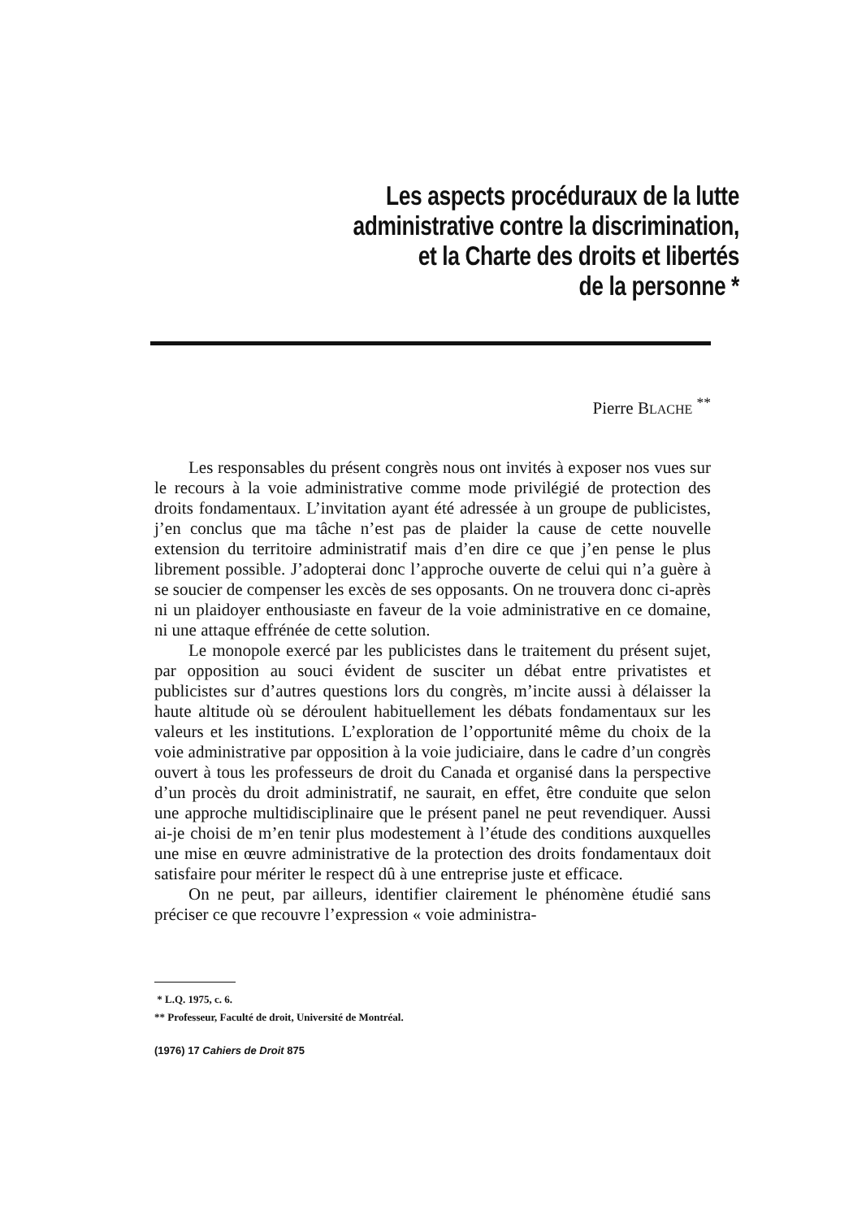Les aspects procéduraux de la lutte
administrative contre la discrimination,
et la Charte des droits et libertés
de la personne *
Pierre BLACHE <sup>**</sup>
Les responsables du présent congrès nous ont invités à exposer nos vues sur le recours à la voie administrative comme mode privilégié de protection des droits fondamentaux. L’invitation ayant été adressée à un groupe de publicistes, j’en conclus que ma tâche n’est pas de plaider la cause de cette nouvelle extension du territoire administratif mais d’en dire ce que j’en pense le plus librement possible. J’adopterai donc l’approche ouverte de celui qui n’a guère à se soucier de compenser les excès de ses opposants. On ne trouvera donc ci-après ni un plaidoyer enthousiaste en faveur de la voie administrative en ce domaine, ni une attaque effrénée de cette solution.
Le monopole exercé par les publicistes dans le traitement du présent sujet, par opposition au souci évident de susciter un débat entre privatistes et publicistes sur d’autres questions lors du congrès, m’incite aussi à délaisser la haute altitude où se déroulent habituellement les débats fondamentaux sur les valeurs et les institutions. L’exploration de l’opportunité même du choix de la voie administrative par opposition à la voie judiciaire, dans le cadre d’un congrès ouvert à tous les professeurs de droit du Canada et organisé dans la perspective d’un procès du droit administratif, ne saurait, en effet, être conduite que selon une approche multidisciplinaire que le présent panel ne peut revendiquer. Aussi ai-je choisi de m’en tenir plus modestement à l’étude des conditions auxquelles une mise en œuvre administrative de la protection des droits fondamentaux doit satisfaire pour mériter le respect dû à une entreprise juste et efficace.
On ne peut, par ailleurs, identifier clairement le phénomène étudié sans préciser ce que recouvre l’expression « voie administra-
* L.Q. 1975, c. 6.
** Professeur, Faculté de droit, Université de Montréal.
(1976) 17 Cahiers de Droit 875